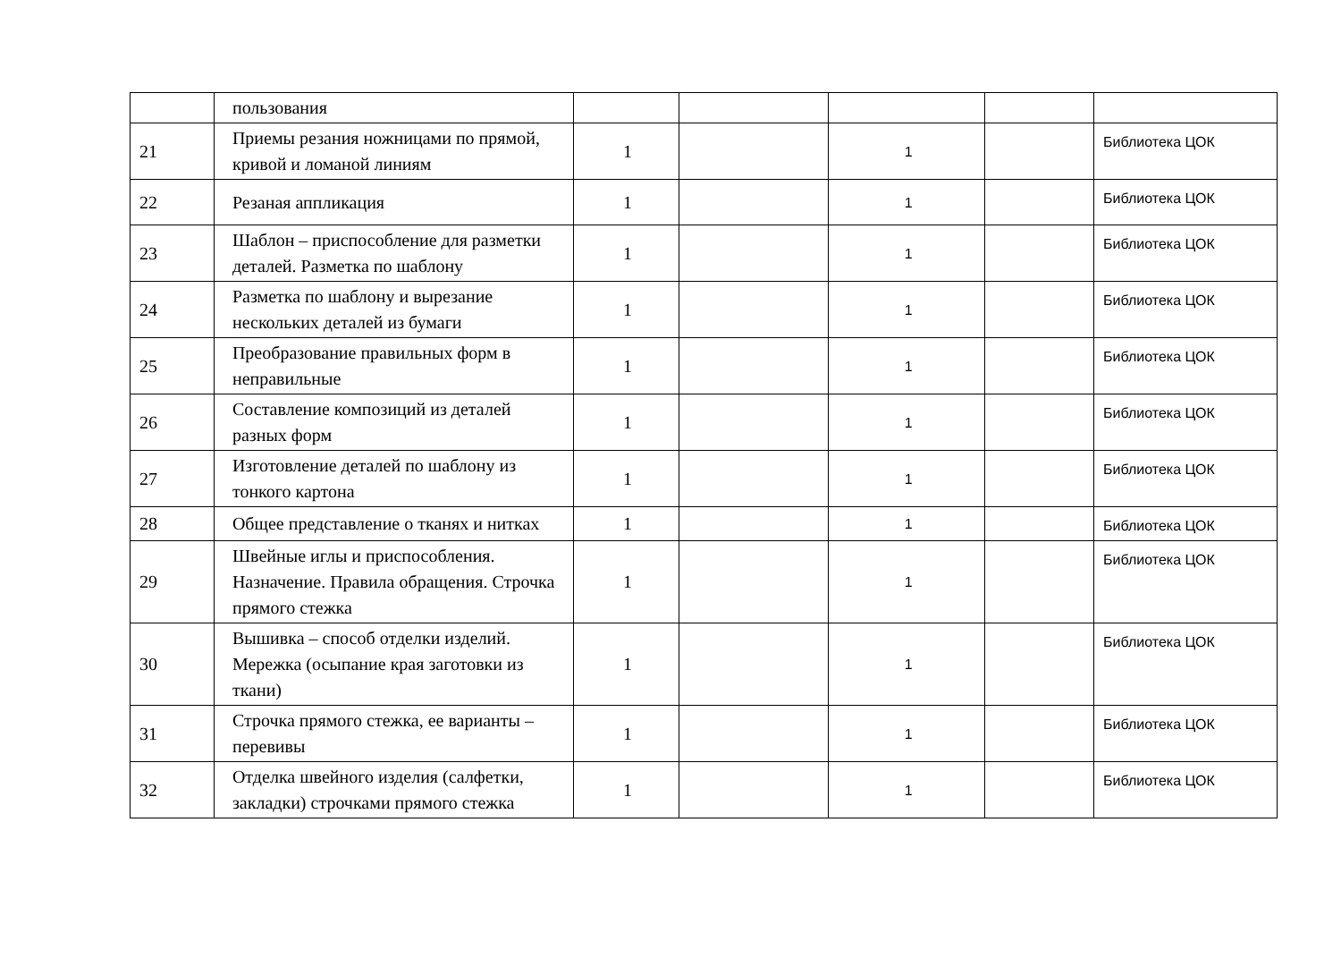| | пользования | | | | | |
| 21 | Приемы резания ножницами по прямой, кривой и ломаной линиям | 1 | | 1 | | Библиотека ЦОК |
| 22 | Резаная аппликация | 1 | | 1 | | Библиотека ЦОК |
| 23 | Шаблон – приспособление для разметки деталей. Разметка по шаблону | 1 | | 1 | | Библиотека ЦОК |
| 24 | Разметка по шаблону и вырезание нескольких деталей из бумаги | 1 | | 1 | | Библиотека ЦОК |
| 25 | Преобразование правильных форм в неправильные | 1 | | 1 | | Библиотека ЦОК |
| 26 | Составление композиций из деталей разных форм | 1 | | 1 | | Библиотека ЦОК |
| 27 | Изготовление деталей по шаблону из тонкого картона | 1 | | 1 | | Библиотека ЦОК |
| 28 | Общее представление о тканях и нитках | 1 | | 1 | | Библиотека ЦОК |
| 29 | Швейные иглы и приспособления. Назначение. Правила обращения. Строчка прямого стежка | 1 | | 1 | | Библиотека ЦОК |
| 30 | Вышивка – способ отделки изделий. Мережка (осыпание края заготовки из ткани) | 1 | | 1 | | Библиотека ЦОК |
| 31 | Строчка прямого стежка, ее варианты – перевивы | 1 | | 1 | | Библиотека ЦОК |
| 32 | Отделка швейного изделия (салфетки, закладки) строчками прямого стежка | 1 | | 1 | | Библиотека ЦОК |